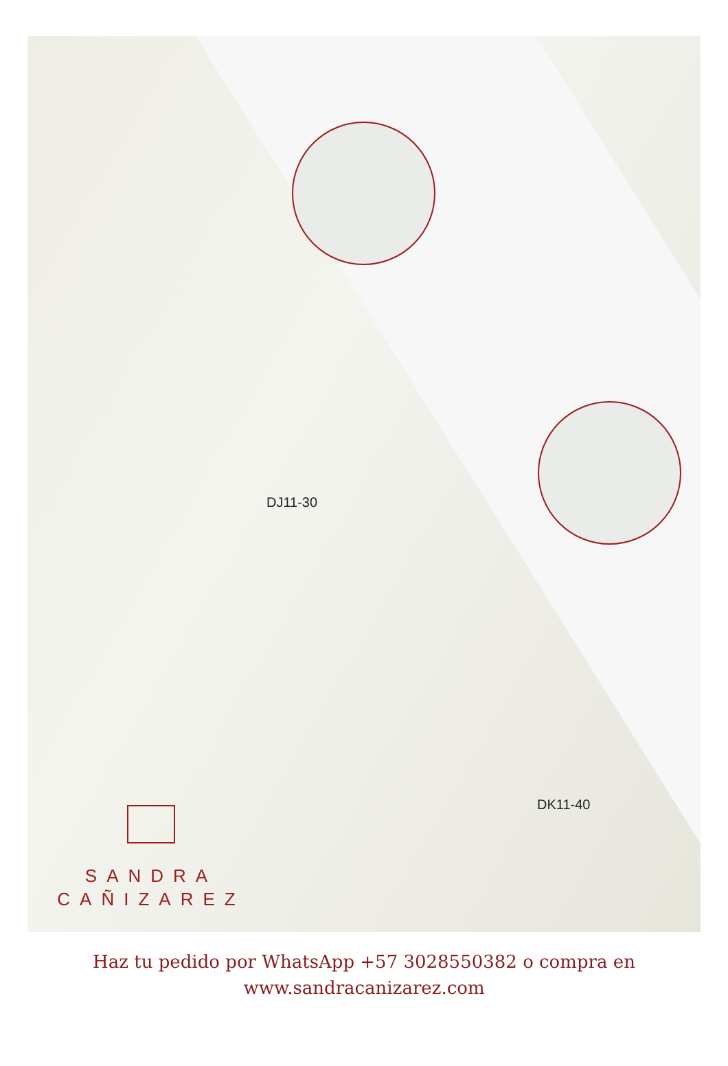DJ11-30
DK11-40
SANDRA
CAÑIZAREZ
Haz tu pedido por WhatsApp +57 3028550382 o compra en
www.sandracanizarez.com